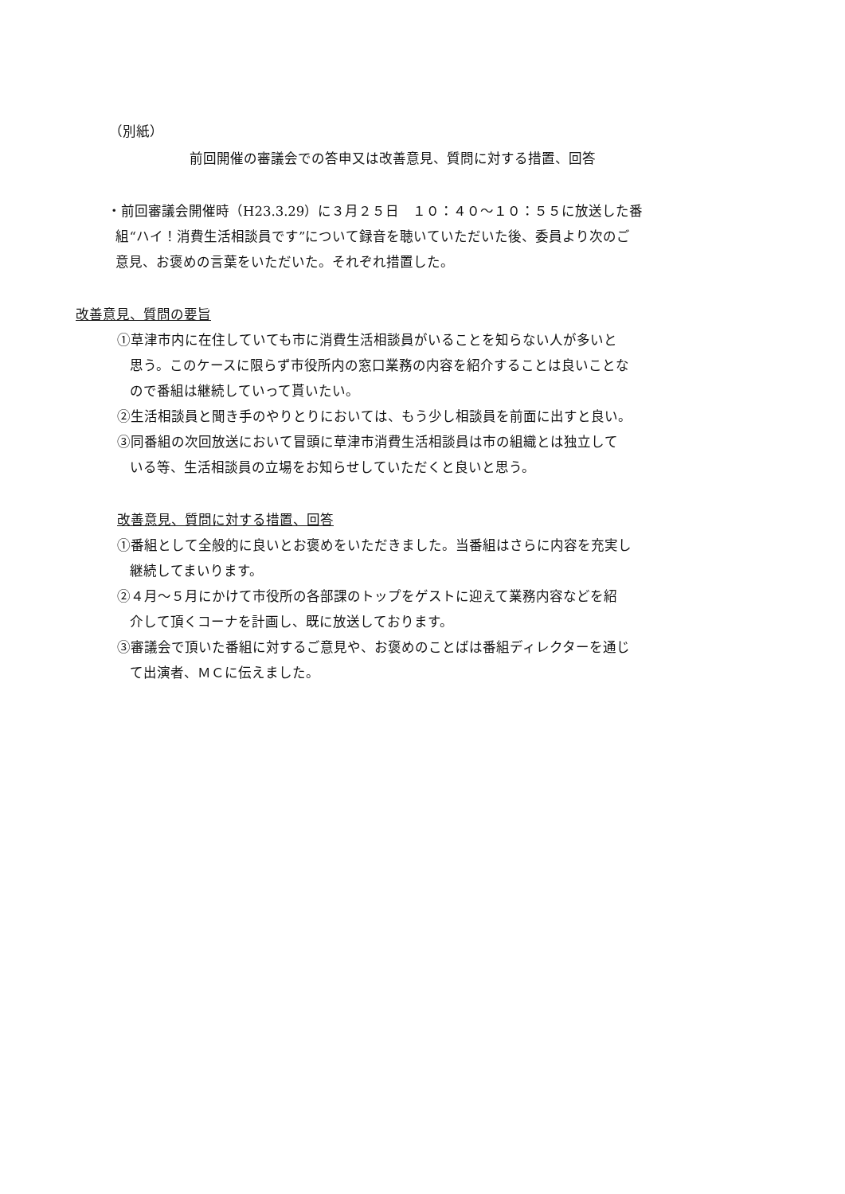（別紙）
前回開催の審議会での答申又は改善意見、質問に対する措置、回答
・前回審議会開催時（H23.3.29）に３月２５日　１０：４０～１０：５５に放送した番
組“ハイ！消費生活相談員です”について録音を聴いていただいた後、委員より次のご
意見、お褒めの言葉をいただいた。それぞれ措置した。
改善意見、質問の要旨
①草津市内に在住していても市に消費生活相談員がいることを知らない人が多いと
思う。このケースに限らず市役所内の窓口業務の内容を紹介することは良いことな
ので番組は継続していって貰いたい。
②生活相談員と聞き手のやりとりにおいては、もう少し相談員を前面に出すと良い。
③同番組の次回放送において冒頭に草津市消費生活相談員は市の組織とは独立して
いる等、生活相談員の立場をお知らせしていただくと良いと思う。
改善意見、質問に対する措置、回答
①番組として全般的に良いとお褒めをいただきました。当番組はさらに内容を充実し
継続してまいります。
②４月～５月にかけて市役所の各部課のトップをゲストに迎えて業務内容などを紹
介して頂くコーナを計画し、既に放送しております。
③審議会で頂いた番組に対するご意見や、お褒めのことばは番組ディレクターを通じ
て出演者、ＭＣに伝えました。